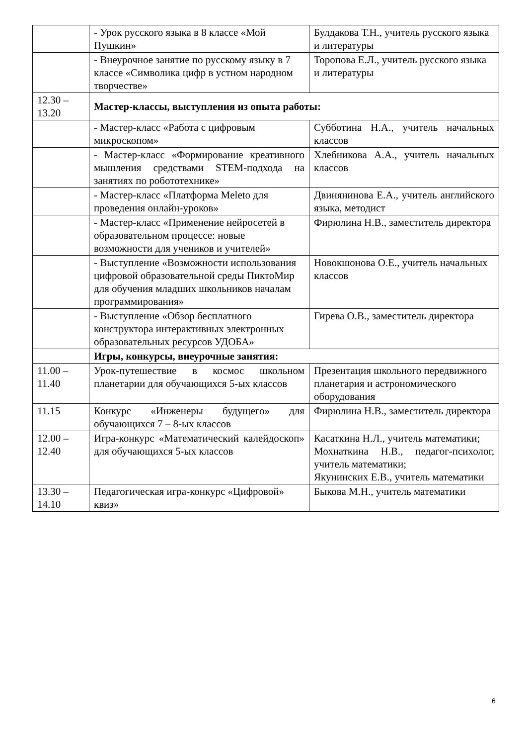| | - Урок русского языка в 8 классе «Мой Пушкин» | Булдакова Т.Н., учитель русского языка и литературы |
| | - Внеурочное занятие по русскому языку в 7 классе «Символика цифр в устном народном творчестве» | Торопова Е.Л., учитель русского языка и литературы |
| 12.30 – 13.20 | Мастер-классы, выступления из опыта работы: | |
| | - Мастер-класс «Работа с цифровым микроскопом» | Субботина Н.А., учитель начальных классов |
| | - Мастер-класс «Формирование креативного мышления средствами STEM-подхода на занятиях по робототехнике» | Хлебникова А.А., учитель начальных классов |
| | - Мастер-класс «Платформа Meleto для проведения онлайн-уроков» | Двинянинова Е.А., учитель английского языка, методист |
| | - Мастер-класс «Применение нейросетей в образовательном процессе: новые возможности для учеников и учителей» | Фирюлина Н.В., заместитель директора |
| | - Выступление «Возможности использования цифровой образовательной среды ПиктоМир для обучения младших школьников началам программирования» | Новокшонова О.Е., учитель начальных классов |
| | - Выступление «Обзор бесплатного конструктора интерактивных электронных образовательных ресурсов УДОБА» | Гирева О.В., заместитель директора |
| | Игры, конкурсы, внеурочные занятия: | |
| 11.00 – 11.40 | Урок-путешествие в космос школьном планетарии для обучающихся 5-ых классов | Презентация школьного передвижного планетария и астрономического оборудования |
| 11.15 | Конкурс «Инженеры будущего» для обучающихся 7 – 8-ых классов | Фирюлина Н.В., заместитель директора |
| 12.00 – 12.40 | Игра-конкурс «Математический калейдоскоп» для обучающихся 5-ых классов | Касаткина Н.Л., учитель математики; Мохнаткина Н.В., педагог-психолог, учитель математики; Якунинских Е.В., учитель математики |
| 13.30 – 14.10 | Педагогическая игра-конкурс «Цифровой» квиз» | Быкова М.Н., учитель математики |
6